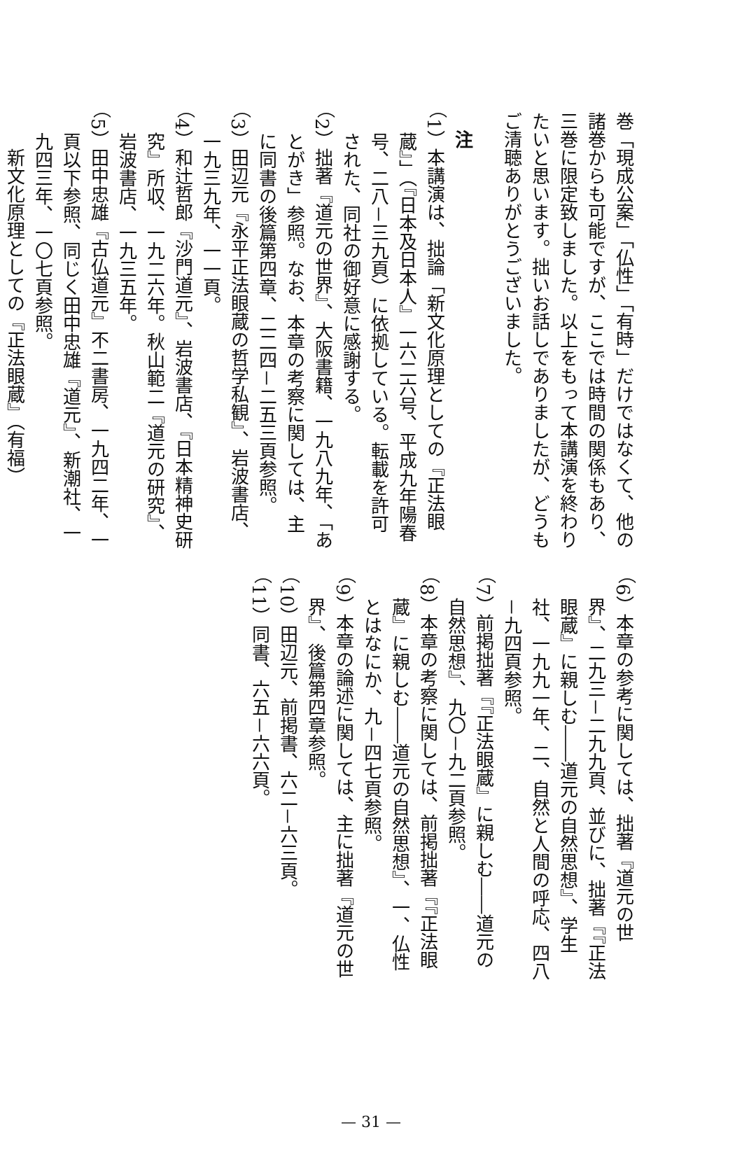巻「現成公案」「仏性」「有時」だけではなくて、他の諸巻からも可能ですが、ここでは時間の関係もあり、三巻に限定致しました。以上をもって本講演を終わりたいと思います。拙いお話しでありましたが、どうもご清聴ありがとうございました。
注
（1）本講演は、拙論「新文化原理としての『正法眼蔵』」（『日本及日本人』一六二六号、平成九年陽春号、二八－三九頁）に依拠している。転載を許可された、同社の御好意に感謝する。
（2）拙著『道元の世界』、大阪書籍、一九八九年、「あとがき」参照。なお、本章の考察に関しては、主に同書の後篇第四章、二二四－二五三頁参照。
（3）田辺元『永平正法眼蔵の哲学私観』、岩波書店、一九三九年、一一頁。
（4）和辻哲郎『沙門道元』、岩波書店、『日本精神史研究』所収、一九二六年。秋山範二『道元の研究』、岩波書店、一九三五年。
（5）田中忠雄『古仏道元』不二書房、一九四二年、一頁以下参照、同じく田中忠雄『道元』、新潮社、一九四三年、一〇七頁参照。
新文化原理としての『正法眼蔵』（有福）
（6）本章の参考に関しては、拙著『道元の世界』、二九三－二九九頁、並びに、拙著『『正法眼蔵』に親しむ――道元の自然思想』、学生社、一九九一年、二、自然と人間の呼応、四八－九四頁参照。
（7）前掲拙著『『正法眼蔵』に親しむ――道元の自然思想』、九〇－九二頁参照。
（8）本章の考察に関しては、前掲拙著『『正法眼蔵』に親しむ――道元の自然思想』、一、仏性とはなにか、九－四七頁参照。
（9）本章の論述に関しては、主に拙著『道元の世界』、後篇第四章参照。
（10）田辺元、前掲書、六二－六三頁。
（11）同書、六五－六六頁。
— 31 —